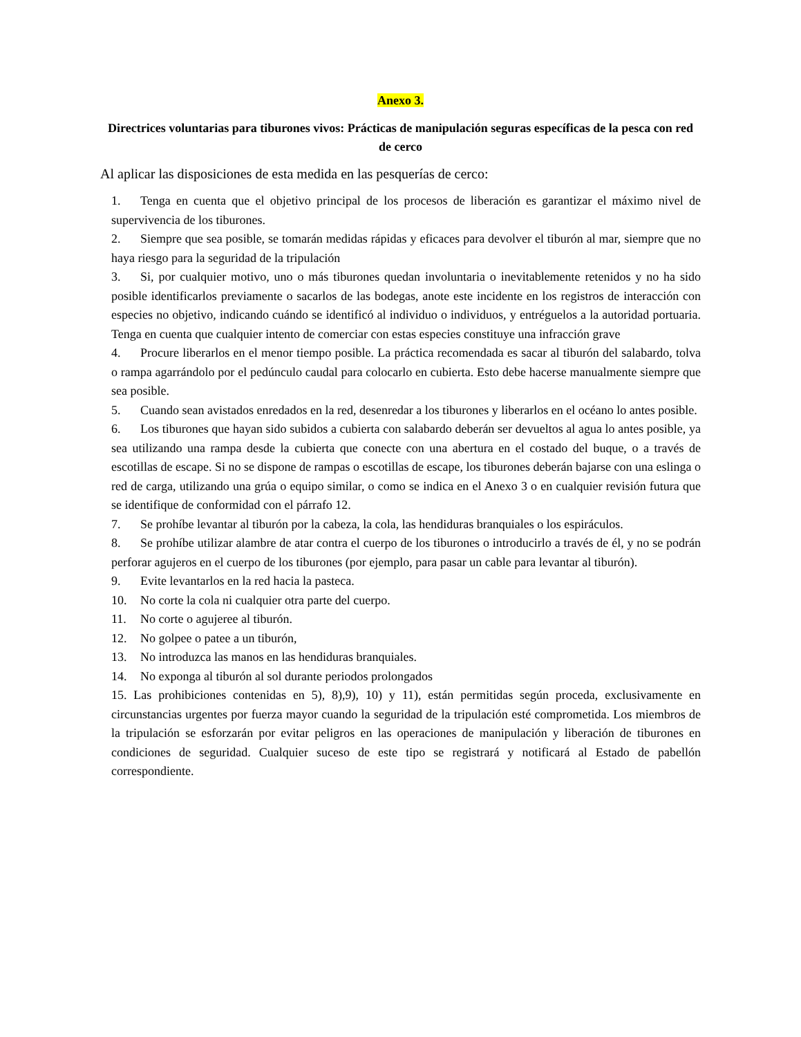Anexo 3.
Directrices voluntarias para tiburones vivos: Prácticas de manipulación seguras específicas de la pesca con red de cerco
Al aplicar las disposiciones de esta medida en las pesquerías de cerco:
1. Tenga en cuenta que el objetivo principal de los procesos de liberación es garantizar el máximo nivel de supervivencia de los tiburones.
2. Siempre que sea posible, se tomarán medidas rápidas y eficaces para devolver el tiburón al mar, siempre que no haya riesgo para la seguridad de la tripulación
3. Si, por cualquier motivo, uno o más tiburones quedan involuntaria o inevitablemente retenidos y no ha sido posible identificarlos previamente o sacarlos de las bodegas, anote este incidente en los registros de interacción con especies no objetivo, indicando cuándo se identificó al individuo o individuos, y entréguelos a la autoridad portuaria. Tenga en cuenta que cualquier intento de comerciar con estas especies constituye una infracción grave
4. Procure liberarlos en el menor tiempo posible. La práctica recomendada es sacar al tiburón del salabardo, tolva o rampa agarrándolo por el pedúnculo caudal para colocarlo en cubierta. Esto debe hacerse manualmente siempre que sea posible.
5. Cuando sean avistados enredados en la red, desenredar a los tiburones y liberarlos en el océano lo antes posible.
6. Los tiburones que hayan sido subidos a cubierta con salabardo deberán ser devueltos al agua lo antes posible, ya sea utilizando una rampa desde la cubierta que conecte con una abertura en el costado del buque, o a través de escotillas de escape. Si no se dispone de rampas o escotillas de escape, los tiburones deberán bajarse con una eslinga o red de carga, utilizando una grúa o equipo similar, o como se indica en el Anexo 3 o en cualquier revisión futura que se identifique de conformidad con el párrafo 12.
7. Se prohíbe levantar al tiburón por la cabeza, la cola, las hendiduras branquiales o los espiráculos.
8. Se prohíbe utilizar alambre de atar contra el cuerpo de los tiburones o introducirlo a través de él, y no se podrán perforar agujeros en el cuerpo de los tiburones (por ejemplo, para pasar un cable para levantar al tiburón).
9. Evite levantarlos en la red hacia la pasteca.
10. No corte la cola ni cualquier otra parte del cuerpo.
11. No corte o agujeree al tiburón.
12. No golpee o patee a un tiburón,
13. No introduzca las manos en las hendiduras branquiales.
14. No exponga al tiburón al sol durante periodos prolongados
15. Las prohibiciones contenidas en 5), 8),9), 10) y 11), están permitidas según proceda, exclusivamente en circunstancias urgentes por fuerza mayor cuando la seguridad de la tripulación esté comprometida. Los miembros de la tripulación se esforzarán por evitar peligros en las operaciones de manipulación y liberación de tiburones en condiciones de seguridad. Cualquier suceso de este tipo se registrará y notificará al Estado de pabellón correspondiente.